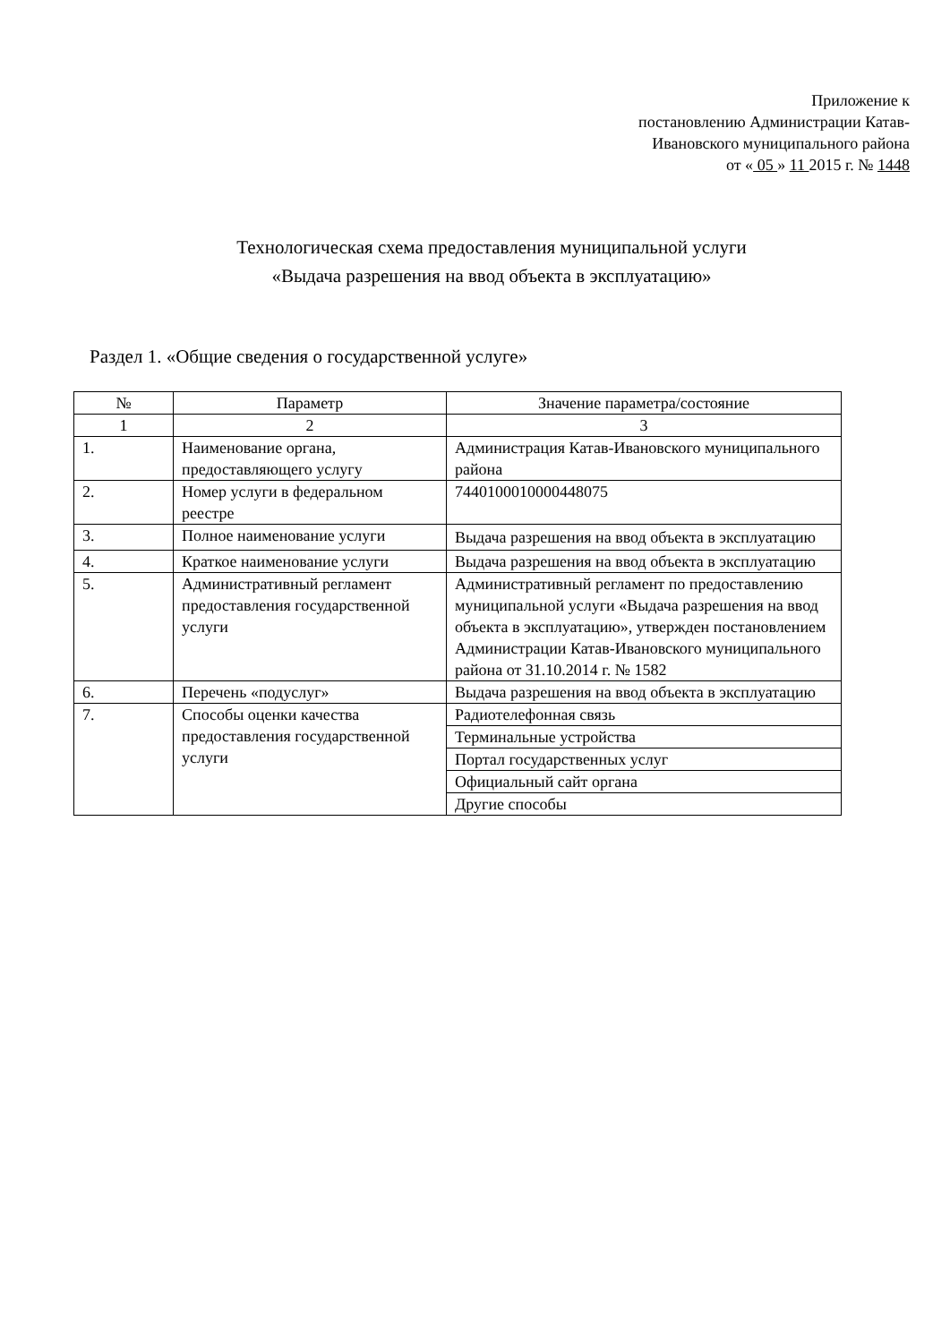Приложение к
постановлению Администрации Катав-
Ивановского муниципального района
от « 05 » 11 2015 г. № 1448
Технологическая схема предоставления муниципальной услуги
«Выдача разрешения на ввод объекта в эксплуатацию»
Раздел 1. «Общие сведения о государственной услуге»
| № | Параметр | Значение параметра/состояние |
| --- | --- | --- |
| 1 | 2 | 3 |
| 1. | Наименование органа, предоставляющего услугу | Администрация Катав-Ивановского муниципального района |
| 2. | Номер услуги в федеральном реестре | 7440100010000448075 |
| 3. | Полное наименование услуги | Выдача разрешения на ввод объекта в эксплуатацию |
| 4. | Краткое наименование услуги | Выдача разрешения на ввод объекта в эксплуатацию |
| 5. | Административный регламент предоставления государственной услуги | Административный регламент по предоставлению муниципальной услуги «Выдача разрешения на ввод объекта в эксплуатацию», утвержден постановлением Администрации Катав-Ивановского муниципального района от 31.10.2014 г. № 1582 |
| 6. | Перечень «подуслуг» | Выдача разрешения на ввод объекта в эксплуатацию |
| 7. | Способы оценки качества предоставления государственной услуги | Радиотелефонная связь |
| | | Терминальные устройства |
| | | Портал государственных услуг |
| | | Официальный сайт органа |
| | | Другие способы |